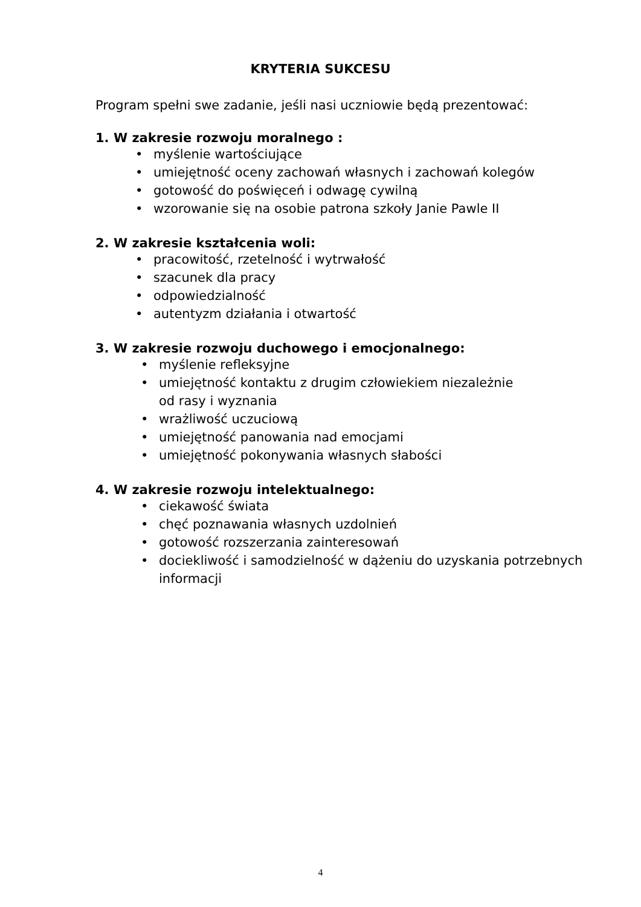KRYTERIA SUKCESU
Program spełni swe zadanie, jeśli nasi uczniowie będą prezentować:
1. W zakresie rozwoju moralnego :
• myślenie wartościujące
• umiejętność oceny zachowań własnych i zachowań kolegów
• gotowość do poświęceń i odwagę cywilną
• wzorowanie się na osobie patrona szkoły Janie Pawle II
2. W zakresie kształcenia woli:
• pracowitość, rzetelność i wytrwałość
• szacunek dla pracy
• odpowiedzialność
• autentyzm działania i otwartość
3. W zakresie rozwoju duchowego i emocjonalnego:
• myślenie refleksyjne
• umiejętność kontaktu z drugim człowiekiem niezależnie
od rasy i wyznania
• wrażliwość uczuciową
• umiejętność panowania nad emocjami
• umiejętność pokonywania własnych słabości
4. W zakresie rozwoju intelektualnego:
• ciekawość świata
• chęć poznawania własnych uzdolnień
• gotowość rozszerzania zainteresowań
• dociekliwość i samodzielność w dążeniu do uzyskania potrzebnych informacji
4